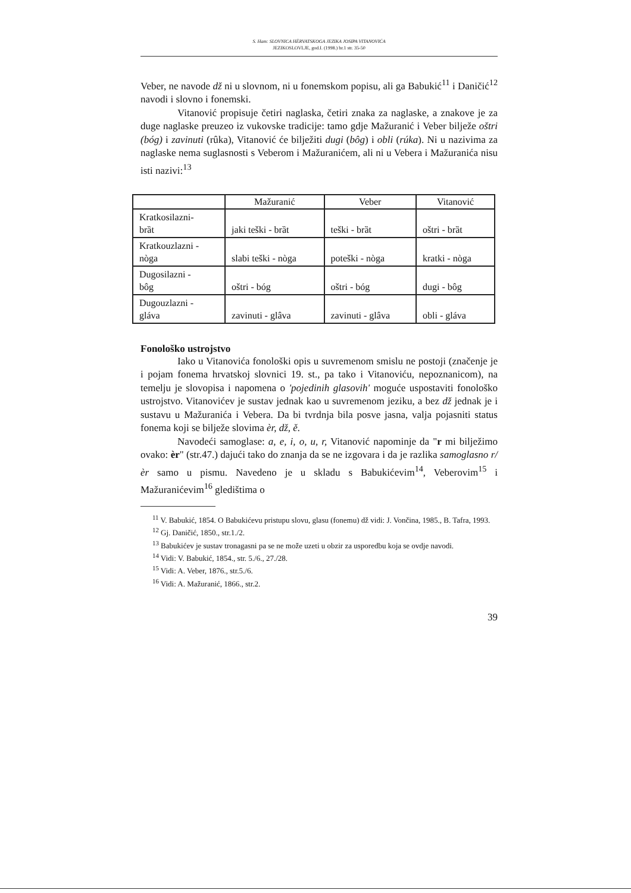S. Ham: SLOVNICA HÈRVATSKOGA JEZIKA JOSIPA VITANOVIĆA
JEZIKOSLOVLJE, god.I. (1998.) br.1 str. 35-50
Veber, ne navode dž ni u slovnom, ni u fonemskom popisu, ali ga Babukić<sup>11</sup> i Daničić<sup>12</sup> navodi i slovno i fonemski.
Vitanović propisuje četiri naglaska, četiri znaka za naglaske, a znakove je za duge naglaske preuzeo iz vukovske tradicije: tamo gdje Mažuranić i Veber bilježe oštri (bóg) i zavinuti (rûka), Vitanović će bilježiti dugi (bôg) i obli (rúka). Ni u nazivima za naglaske nema suglasnosti s Veberom i Mažuranićem, ali ni u Vebera i Mažuranića nisu isti nazivi:<sup>13</sup>
| | Mažuranić | Veber | Vitanović |
| --- | --- | --- | --- |
| Kratkosilazni- brȁt | jaki teški - brȁt | teški - brȁt | oštri - brȁt |
| Kratkouzlazni - nòga | slabi teški - nòga | poteški - nòga | kratki - nòga |
| Dugosilazni - bôg | oštri - bóg | oštri - bóg | dugi - bôg |
| Dugouzlazni - gláva | zavinuti - glâva | zavinuti - glâva | obli - gláva |
Fonološko ustrojstvo
Iako u Vitanovića fonološki opis u suvremenom smislu ne postoji (značenje je i pojam fonema hrvatskoj slovnici 19. st., pa tako i Vitanoviću, nepoznanicom), na temelju je slovopisa i napomena o 'pojedinih glasovih' moguće uspostaviti fonološko ustrojstvo. Vitanovićev je sustav jednak kao u suvremenom jeziku, a bez dž jednak je i sustavu u Mažuranića i Vebera. Da bi tvrdnja bila posve jasna, valja pojasniti status fonema koji se bilježe slovima èr, dž, ě.
Navodeći samoglase: a, e, i, o, u, r, Vitanović napominje da "r mi bilježimo ovako: èr" (str.47.) dajući tako do znanja da se ne izgovara i da je razlika samoglasno r/èr samo u pismu. Navedeno je u skladu s Babukićevim<sup>14</sup>, Veberovim<sup>15</sup> i Mažuranićevim<sup>16</sup> gledištima o
<sup>11</sup> V. Babukić, 1854. O Babukićevu pristupu slovu, glasu (fonemu) dž vidi: J. Vončina, 1985., B. Tafra, 1993.
<sup>12</sup> Gj. Daničić, 1850., str.1./2.
<sup>13</sup> Babukićev je sustav tronagasni pa se ne može uzeti u obzir za usporedbu koja se ovdje navodi.
<sup>14</sup> Vidi: V. Babukić, 1854., str. 5./6., 27./28.
<sup>15</sup> Vidi: A. Veber, 1876., str.5./6.
<sup>16</sup> Vidi: A. Mažuranić, 1866., str.2.
39